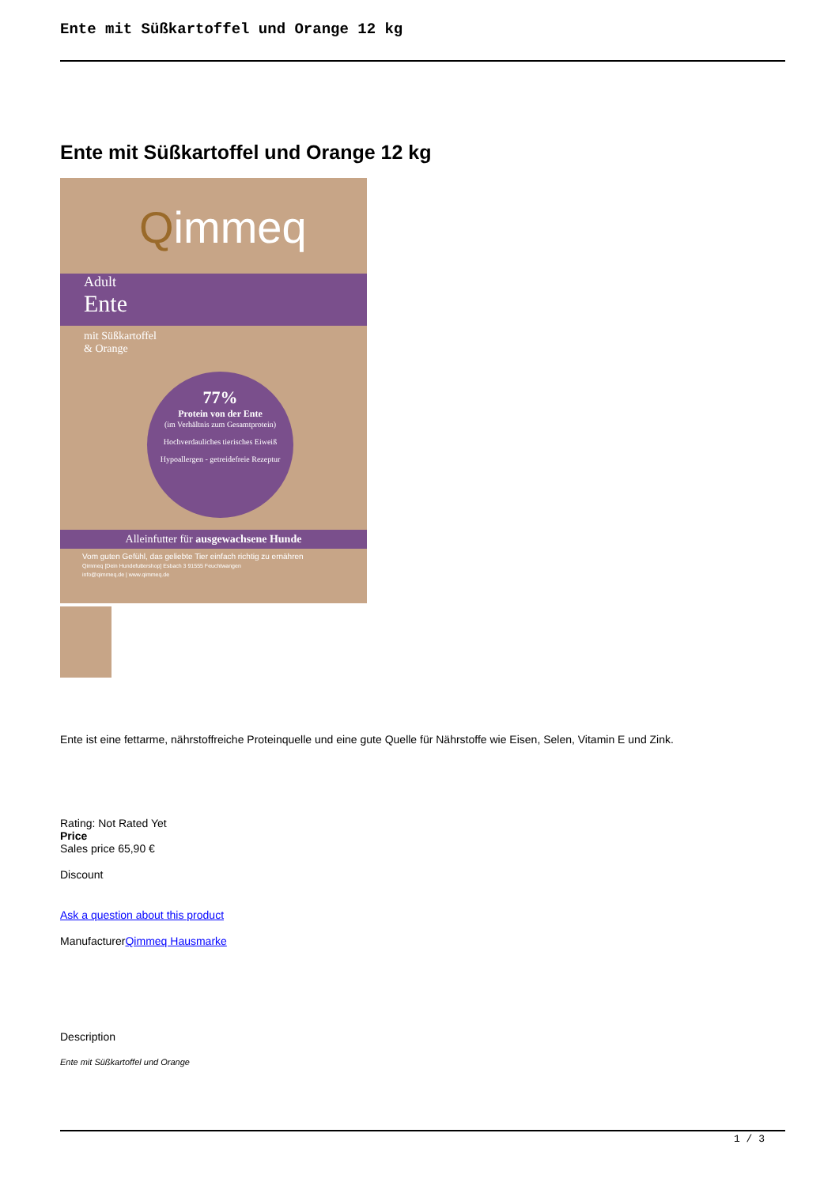Ente mit Süßkartoffel und Orange 12 kg
Ente mit Süßkartoffel und Orange 12 kg
Qimmeq
Adult
Ente
mit Süßkartoffel
& Orange
77%
Protein von der Ente
(im Verhältnis zum Gesamtprotein)
Hochverdauliches tierisches Eiweiß
Hypoallergen - getreidefreie Rezeptur
Alleinfutter für ausgewachsene Hunde
Vom guten Gefühl, das geliebte Tier einfach richtig zu ernähren
Qimmeq [Dein Hundefuttershop] Esbach 3 91555 Feuchtwangen
info@qimmeq.de | www.qimmeq.de
Ente ist eine fettarme, nährstoffreiche Proteinquelle und eine gute Quelle für Nährstoffe wie Eisen, Selen, Vitamin E und Zink.
Rating: Not Rated Yet
Price
Sales price 65,90 €
Discount
Ask a question about this product
ManufacturerQimmeq Hausmarke
Description
Ente mit Süßkartoffel und Orange
1 / 3